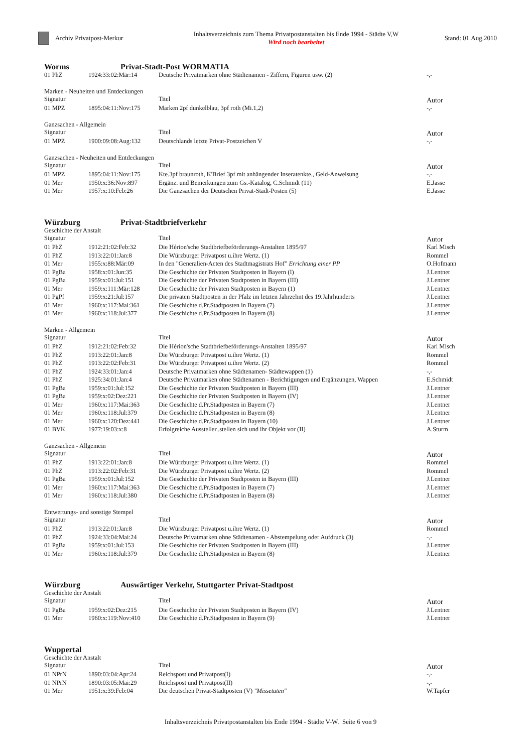Archiv Privatpost-Merkur
Inhaltsverzeichnis zum Thema Privatpostanstalten bis Ende 1994 - Städte V,W
Wird noch bearbeitet
Stand: 01.Aug.2010
Worms Privat-Stadt-Post WORMATIA
| 01 PhZ | 1924:33:02:Mär:14 | Deutsche Privatmarken ohne Städtenamen - Ziffern, Figuren usw. (2) | -,- |
Marken - Neuheiten und Entdeckungen
| Signatur | | Titel | Autor |
| --- | --- | --- | --- |
| 01 MPZ | 1895:04:11:Nov:175 | Marken 2pf dunkelblau, 3pf roth (Mi.1,2) | -,- |
Ganzsachen - Allgemein
| Signatur | | Titel | Autor |
| --- | --- | --- | --- |
| 01 MPZ | 1900:09:08:Aug:132 | Deutschlands letzte Privat-Postzeichen V | -,- |
Ganzsachen - Neuheiten und Entdeckungen
| Signatur | | Titel | Autor |
| --- | --- | --- | --- |
| 01 MPZ | 1895:04:11:Nov:175 | Kte.3pf braunroth, K'Brief 3pf mit anhängender Inseratenkte., Geld-Anweisung | -,- |
| 01 Mer | 1950:x:36:Nov:897 | Ergänz. und Bemerkungen zum Gs.-Katalog, C.Schmidt (11) | E.Jasse |
| 01 Mer | 1957:x:10:Feb:26 | Die Ganzsachen der Deutschen Privat-Stadt-Posten (5) | E.Jasse |
Würzburg Privat-Stadtbriefverkehr
Geschichte der Anstalt
| Signatur | | Titel | Autor |
| --- | --- | --- | --- |
| 01 PhZ | 1912:21:02:Feb:32 | Die Hérion'sche Stadtbriefbeförderungs-Anstalten 1895/97 | Karl Misch |
| 01 PhZ | 1913:22:01:Jan:8 | Die Würzburger Privatpost u.ihre Wertz. (1) | Rommel |
| 01 Mer | 1955:x:88:Mär:09 | In den "Generalien-Acten des Stadtmagistrats Hof" Errichtung einer PP | O.Hofmann |
| 01 PgBa | 1958:x:01:Jun:35 | Die Geschichte der Privaten Stadtposten in Bayern (I) | J.Lentner |
| 01 PgBa | 1959:x:01:Jul:151 | Die Geschichte der Privaten Stadtposten in Bayern (III) | J.Lentner |
| 01 Mer | 1959:x:111:Mär:128 | Die Geschichte der Privaten Stadtposten in Bayern (1) | J.Lentner |
| 01 PgPf | 1959:x:21:Jul:157 | Die privaten Stadtposten in der Pfalz im letzten Jahrzehnt des 19.Jahrhunderts | J.Lentner |
| 01 Mer | 1960:x:117:Mai:361 | Die Geschichte d.Pr.Stadtposten in Bayern (7) | J.Lentner |
| 01 Mer | 1960:x:118:Jul:377 | Die Geschichte d.Pr.Stadtposten in Bayern (8) | J.Lentner |
Marken - Allgemein
| Signatur | | Titel | Autor |
| --- | --- | --- | --- |
| 01 PhZ | 1912:21:02:Feb:32 | Die Hérion'sche Stadtbriefbeförderungs-Anstalten 1895/97 | Karl Misch |
| 01 PhZ | 1913:22:01:Jan:8 | Die Würzburger Privatpost u.ihre Wertz. (1) | Rommel |
| 01 PhZ | 1913:22:02:Feb:31 | Die Würzburger Privatpost u.ihre Wertz. (2) | Rommel |
| 01 PhZ | 1924:33:01:Jan:4 | Deutsche Privatmarken ohne Städtenamen- Städtewappen (1) | -,- |
| 01 PhZ | 1925:34:01:Jan:4 | Deutsche Privatmarken ohne Städtenamen - Berichtigungen und Ergänzungen, Wappen | E.Schmidt |
| 01 PgBa | 1959:x:01:Jul:152 | Die Geschichte der Privaten Stadtposten in Bayern (III) | J.Lentner |
| 01 PgBa | 1959:x:02:Dez:221 | Die Geschichte der Privaten Stadtposten in Bayern (IV) | J.Lentner |
| 01 Mer | 1960:x:117:Mai:363 | Die Geschichte d.Pr.Stadtposten in Bayern (7) | J.Lentner |
| 01 Mer | 1960:x:118:Jul:379 | Die Geschichte d.Pr.Stadtposten in Bayern (8) | J.Lentner |
| 01 Mer | 1960:x:120:Dez:441 | Die Geschichte d.Pr.Stadtposten in Bayern (10) | J.Lentner |
| 01 BVK | 1977:19:03:x:8 | Erfolgreiche Aussteller..stellen sich und ihr Objekt vor (II) | A.Sturm |
Ganzsachen - Allgemein
| Signatur | | Titel | Autor |
| --- | --- | --- | --- |
| 01 PhZ | 1913:22:01:Jan:8 | Die Würzburger Privatpost u.ihre Wertz. (1) | Rommel |
| 01 PhZ | 1913:22:02:Feb:31 | Die Würzburger Privatpost u.ihre Wertz. (2) | Rommel |
| 01 PgBa | 1959:x:01:Jul:152 | Die Geschichte der Privaten Stadtposten in Bayern (III) | J.Lentner |
| 01 Mer | 1960:x:117:Mai:363 | Die Geschichte d.Pr.Stadtposten in Bayern (7) | J.Lentner |
| 01 Mer | 1960:x:118:Jul:380 | Die Geschichte d.Pr.Stadtposten in Bayern (8) | J.Lentner |
Entwertungs- und sonstige Stempel
| Signatur | | Titel | Autor |
| --- | --- | --- | --- |
| 01 PhZ | 1913:22:01:Jan:8 | Die Würzburger Privatpost u.ihre Wertz. (1) | Rommel |
| 01 PhZ | 1924:33:04:Mai:24 | Deutsche Privatmarken ohne Städtenamen - Abstempelung oder Aufdruck (3) | -,- |
| 01 PgBa | 1959:x:01:Jul:153 | Die Geschichte der Privaten Stadtposten in Bayern (III) | J.Lentner |
| 01 Mer | 1960:x:118:Jul:379 | Die Geschichte d.Pr.Stadtposten in Bayern (8) | J.Lentner |
Würzburg Auswärtiger Verkehr, Stuttgarter Privat-Stadtpost
Geschichte der Anstalt
| Signatur | | Titel | Autor |
| --- | --- | --- | --- |
| 01 PgBa | 1959:x:02:Dez:215 | Die Geschichte der Privaten Stadtposten in Bayern (IV) | J.Lentner |
| 01 Mer | 1960:x:119:Nov:410 | Die Geschichte d.Pr.Stadtposten in Bayern (9) | J.Lentner |
Wuppertal
Geschichte der Anstalt
| Signatur | | Titel | Autor |
| --- | --- | --- | --- |
| 01 NPrN | 1890:03:04:Apr:24 | Reichspost und Privatpost(I) | -,- |
| 01 NPrN | 1890:03:05:Mai:29 | Reichspost und Privatpost(II) | -,- |
| 01 Mer | 1951:x:39:Feb:04 | Die deutschen Privat-Stadtposten (V) "Missetaten" | W.Tapfer |
Inhaltsverzeichnis Privatpostanstalten bis Ende 1994 - Städte V-W. Seite 6 von 9